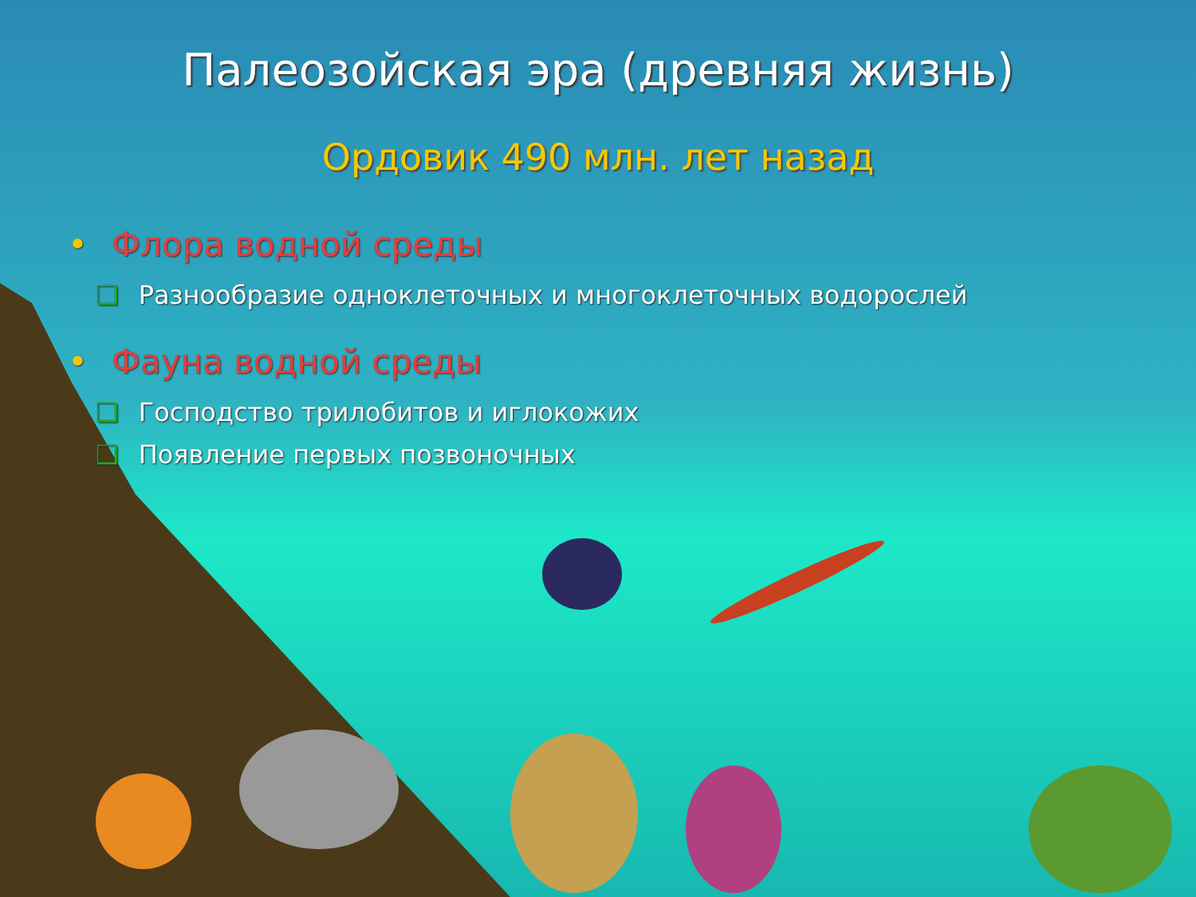Палеозойская эра (древняя жизнь)
Ордовик 490 млн. лет назад
• Флора водной среды
❑ Разнообразие одноклеточных и многоклеточных водорослей
• Фауна водной среды
❑ Господство трилобитов и иглокожих
❑ Появление первых позвоночных